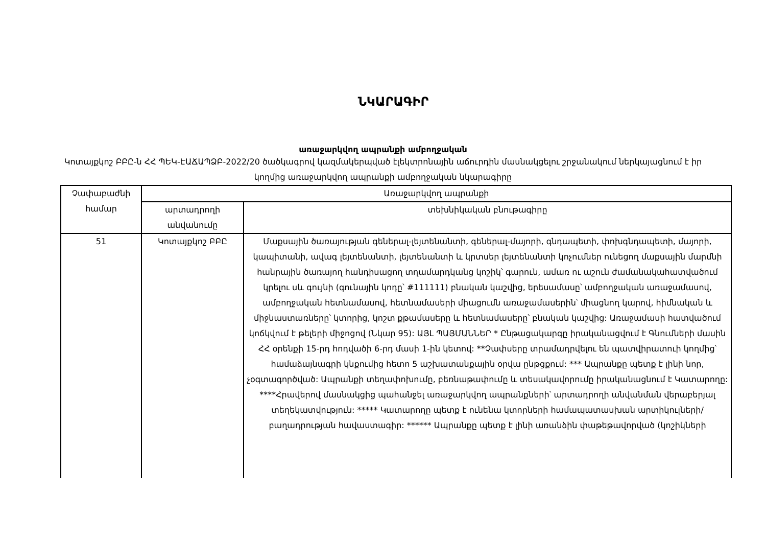ՆԿԱՐԱԳԻՐ
առաջարկվող ապրանքի ամբողջական
Կոտայքկոշ ԲԲԸ-ն ՀՀ ՊԵԿ-ԷԱՃԱՊՁԲ-2022/20 ծածկագրով կազմակերպված էլեկտրոնային աճուրդին մասնակցելու շրջանակում ներկայացնում է իր կողմից առաջարկվող ապրանքի ամբողջական նկարագիրը
| Չափաբաժնի համար | Առաջարկվող ապրանքի | |
| --- | --- | --- |
| | արտադրողի անվանումը | տեխնիկական բնութագիրը |
| 51 | Կոտայքկոշ ԲԲԸ | Մաքսային ծառայության գեներալ-լեյտենանտի, գեներալ-մայորի, գնդապետի, փոխգնդապետի, մայորի, կապիտանի, ավագ լեյտենանտի, լեյտենանտի և կրտսեր լեյտենանտի կոչումներ ունեցող մաքսային մարմնի հանրային ծառայող հանդիսացող տղամարդկանց կոշիկ՝ գարուն, ամառ ու աշուն ժամանակահատվածում կրելու սև գույնի (գունային կոդը՝ #111111) բնական կաշվից, երեսամասը՝ ամբողջական առաջամասով, ամբողջական հետնամասով, հետնամասերի միացումն առաջամասերին՝ միացնող կարով, հիմնական և միջնաստառները՝ կտորից, կոշտ քթամասերը և հետնամասերը՝ բնական կաշվից: Առաջամասի հատվածում կոճկվում է թելերի միջոցով (Նկար 95): ԱՅԼ ՊԱՅՄԱՆՆԵՐ * Ընթացակարգը իրականացվում է Գնումների մասին ՀՀ օրենքի 15-րդ հոդվածի 6-րդ մասի 1-ին կետով: **Չափսերը տրամադրվելու են պատվիրատուի կողմից՝ համաձայնագրի կնքումից հետո 5 աշխատանքային օրվա ընթցքում: *** Ապրանքը պետք է լինի նոր, չօգտագործված: Ապրանքի տեղափոխումը, բեռնաթափումը և տեսակավորումը իրականացնում է Կատարողը: ****Հրավերով մասնակցից պահանջել առաջարկվող ապրանքների՝ արտադրողի անվանման վերաբերյալ տեղեկատվություն: ***** Կատարողը պետք է ունենա կտորների համապատասխան արտիկուլների/բաղադրության հավաստագիր: ****** Ապրանքը պետք է լինի առանձին փաթեթավորված (կոշիկների |